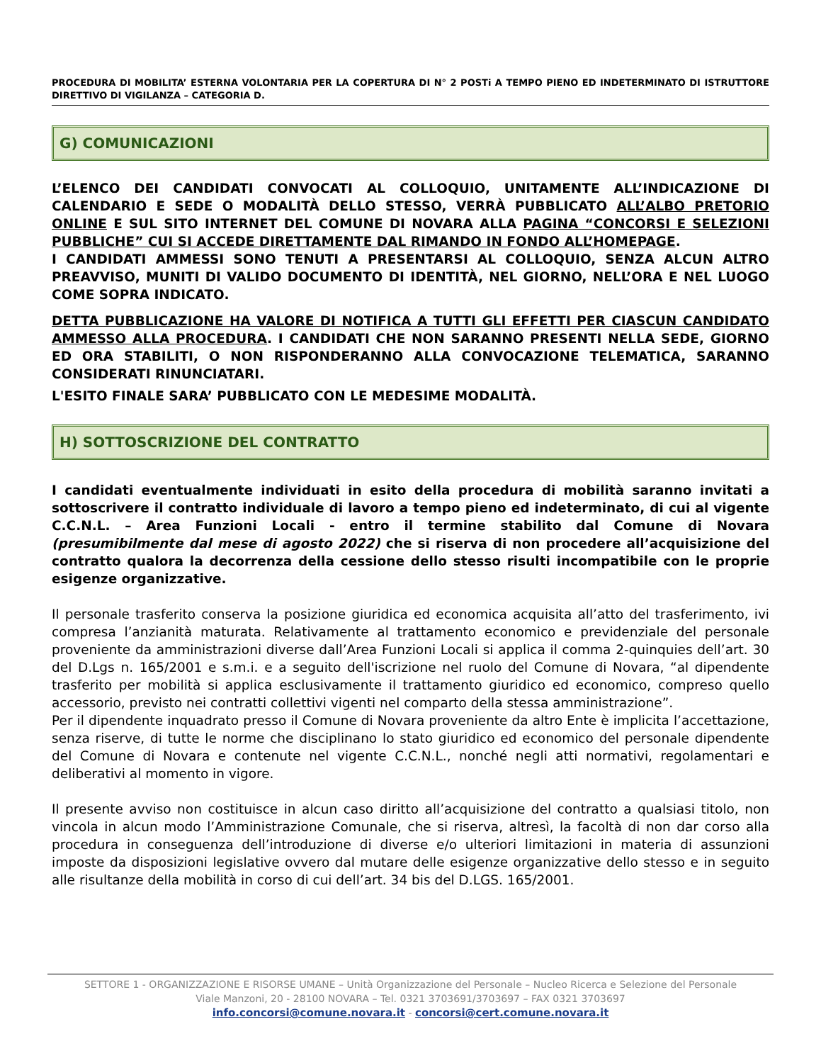PROCEDURA DI MOBILITA’ ESTERNA VOLONTARIA PER LA COPERTURA DI N° 2 POSTi A TEMPO PIENO ED INDETERMINATO DI ISTRUTTORE DIRETTIVO DI VIGILANZA – CATEGORIA D.
G) COMUNICAZIONI
L’ELENCO DEI CANDIDATI CONVOCATI AL COLLOQUIO, UNITAMENTE ALL’INDICAZIONE DI CALENDARIO E SEDE O MODALITÀ DELLO STESSO, VERRÀ PUBBLICATO ALL’ALBO PRETORIO ONLINE E SUL SITO INTERNET DEL COMUNE DI NOVARA ALLA PAGINA “CONCORSI E SELEZIONI PUBBLICHE” CUI SI ACCEDE DIRETTAMENTE DAL RIMANDO IN FONDO ALL’HOMEPAGE.
I CANDIDATI AMMESSI SONO TENUTI A PRESENTARSI AL COLLOQUIO, SENZA ALCUN ALTRO PREAVVISO, MUNITI DI VALIDO DOCUMENTO DI IDENTITÀ, NEL GIORNO, NELL’ORA E NEL LUOGO COME SOPRA INDICATO.
DETTA PUBBLICAZIONE HA VALORE DI NOTIFICA A TUTTI GLI EFFETTI PER CIASCUN CANDIDATO AMMESSO ALLA PROCEDURA. I CANDIDATI CHE NON SARANNO PRESENTI NELLA SEDE, GIORNO ED ORA STABILITI, O NON RISPONDERANNO ALLA CONVOCAZIONE TELEMATICA, SARANNO CONSIDERATI RINUNCIATARI.
L'ESITO FINALE SARA’ PUBBLICATO CON LE MEDESIME MODALITÀ.
H) SOTTOSCRIZIONE DEL CONTRATTO
I candidati eventualmente individuati in esito della procedura di mobilità saranno invitati a sottoscrivere il contratto individuale di lavoro a tempo pieno ed indeterminato, di cui al vigente C.C.N.L. – Area Funzioni Locali - entro il termine stabilito dal Comune di Novara (presumibilmente dal mese di agosto 2022) che si riserva di non procedere all’acquisizione del contratto qualora la decorrenza della cessione dello stesso risulti incompatibile con le proprie esigenze organizzative.
Il personale trasferito conserva la posizione giuridica ed economica acquisita all’atto del trasferimento, ivi compresa l’anzianità maturata. Relativamente al trattamento economico e previdenziale del personale proveniente da amministrazioni diverse dall’Area Funzioni Locali si applica il comma 2-quinquies dell’art. 30 del D.Lgs n. 165/2001 e s.m.i. e a seguito dell'iscrizione nel ruolo del Comune di Novara, “al dipendente trasferito per mobilità si applica esclusivamente il trattamento giuridico ed economico, compreso quello accessorio, previsto nei contratti collettivi vigenti nel comparto della stessa amministrazione”.
Per il dipendente inquadrato presso il Comune di Novara proveniente da altro Ente è implicita l’accettazione, senza riserve, di tutte le norme che disciplinano lo stato giuridico ed economico del personale dipendente del Comune di Novara e contenute nel vigente C.C.N.L., nonché negli atti normativi, regolamentari e deliberativi al momento in vigore.
Il presente avviso non costituisce in alcun caso diritto all’acquisizione del contratto a qualsiasi titolo, non vincola in alcun modo l’Amministrazione Comunale, che si riserva, altresì, la facoltà di non dar corso alla procedura in conseguenza dell’introduzione di diverse e/o ulteriori limitazioni in materia di assunzioni imposte da disposizioni legislative ovvero dal mutare delle esigenze organizzative dello stesso e in seguito alle risultanze della mobilità in corso di cui dell’art. 34 bis del D.LGS. 165/2001.
SETTORE 1 - ORGANIZZAZIONE E RISORSE UMANE – Unità Organizzazione del Personale – Nucleo Ricerca e Selezione del Personale
Viale Manzoni, 20 - 28100 NOVARA – Tel. 0321 3703691/3703697 – FAX 0321 3703697
info.concorsi@comune.novara.it - concorsi@cert.comune.novara.it